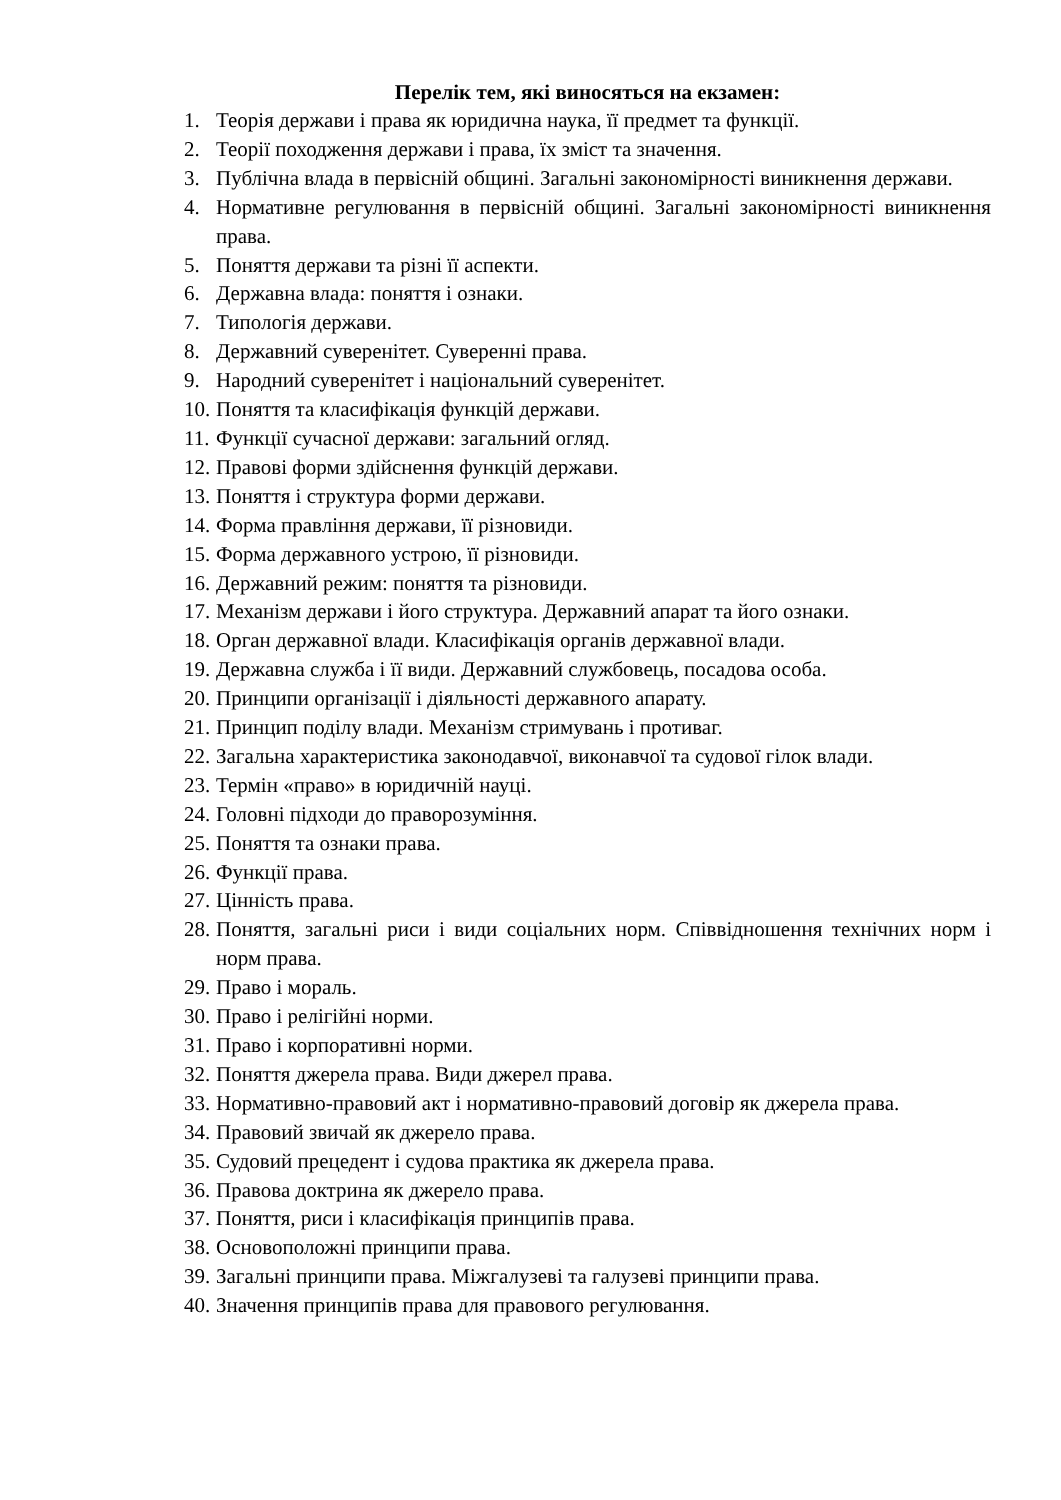Перелік тем, які виносяться на екзамен:
1. Теорія держави і права як юридична наука, її предмет та функції.
2. Теорії походження держави і права, їх зміст та значення.
3. Публічна влада в первісній общині. Загальні закономірності виникнення держави.
4. Нормативне регулювання в первісній общині. Загальні закономірності виникнення права.
5. Поняття держави та різні її аспекти.
6. Державна влада: поняття і ознаки.
7. Типологія держави.
8. Державний суверенітет. Суверенні права.
9. Народний суверенітет і національний суверенітет.
10. Поняття та класифікація функцій держави.
11. Функції сучасної держави: загальний огляд.
12. Правові форми здійснення функцій держави.
13. Поняття і структура форми держави.
14. Форма правління держави, її різновиди.
15. Форма державного устрою, її різновиди.
16. Державний режим: поняття та різновиди.
17. Механізм держави і його структура. Державний апарат та його ознаки.
18. Орган державної влади. Класифікація органів державної влади.
19. Державна служба і її види. Державний службовець, посадова особа.
20. Принципи організації і діяльності державного апарату.
21. Принцип поділу влади. Механізм стримувань і противаг.
22. Загальна характеристика законодавчої, виконавчої та судової гілок влади.
23. Термін «право» в юридичній науці.
24. Головні підходи до праворозуміння.
25. Поняття та ознаки права.
26. Функції права.
27. Цінність права.
28. Поняття, загальні риси і види соціальних норм. Співвідношення технічних норм і норм права.
29. Право і мораль.
30. Право і релігійні норми.
31. Право і корпоративні норми.
32. Поняття джерела права. Види джерел права.
33. Нормативно-правовий акт і нормативно-правовий договір як джерела права.
34. Правовий звичай як джерело права.
35. Судовий прецедент і судова практика як джерела права.
36. Правова доктрина як джерело права.
37. Поняття, риси і класифікація принципів права.
38. Основоположні принципи права.
39. Загальні принципи права. Міжгалузеві та галузеві принципи права.
40. Значення принципів права для правового регулювання.